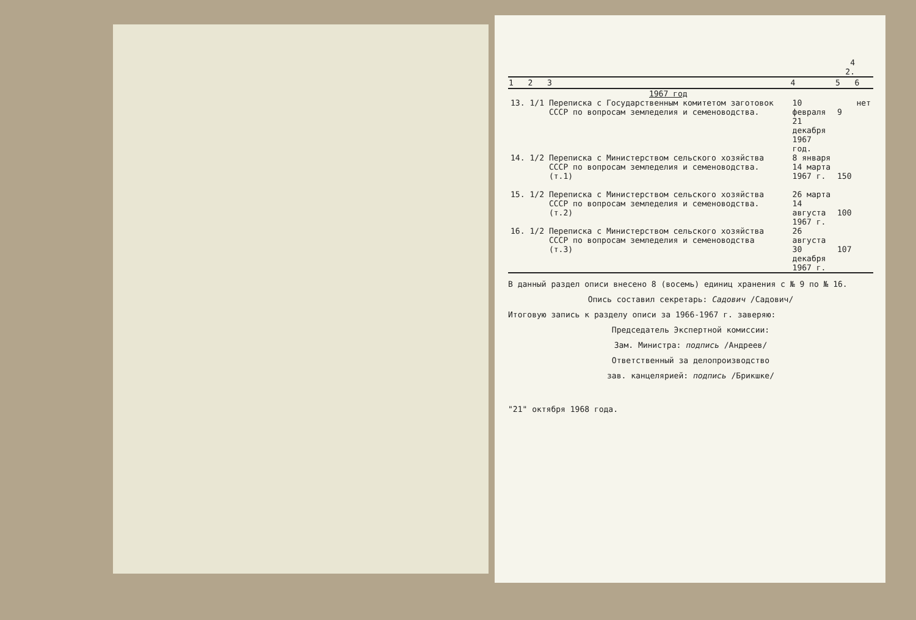4
2.
| 1 | 2 | 3 | 4 | 5 | 6 |
| --- | --- | --- | --- | --- | --- |
| | | 1967 год | | | |
| 13. | 1/1 | Переписка с Государственным комитетом заготовок СССР по вопросам земледелия и семеноводства. | 10 февраля 21 декабря 1967 год. | 9 | нет |
| 14. | 1/2 | Переписка с Министерством сельского хозяйства СССР по вопросам земледелия и семеноводства. (т.1) | 8 января 14 марта 1967 г. | 150 | |
| 15. | 1/2 | Переписка с Министерством сельского хозяйства СССР по вопросам земледелия и семеноводства. (т.2) | 26 марта 14 августа 1967 г. | 100 | |
| 16. | 1/2 | Переписка с Министерством сельского хозяйства СССР по вопросам земледелия и семеноводства (т.3) | 26 августа 30 декабря 1967 г. | 107 | |
В данный раздел описи внесено 8 (восемь) единиц хранения с № 9 по № 16.
Опись составил секретарь: Садович /Садович/
Итоговую запись к разделу описи за 1966-1967 г. заверяю:
Председатель Экспертной комиссии:
Зам. Министра: подпись /Андреев/
Ответственный за делопроизводство
зав. канцелярией: подпись /Брикшке/
"21" октября 1968 года.